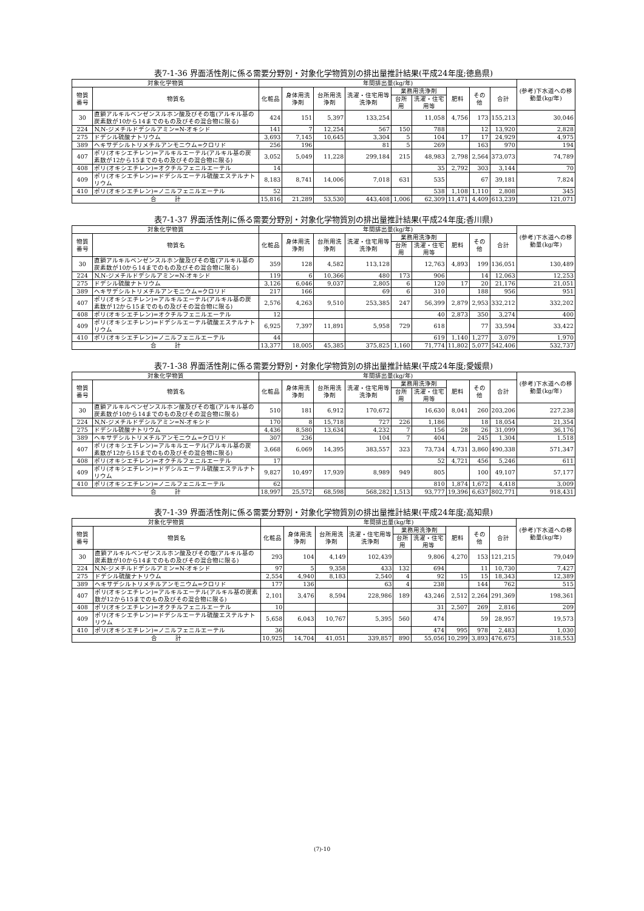表7-1-36 界面活性剤に係る需要分野別・対象化学物質別の排出量推計結果(平成24年度;徳島県)
| 対象化学物質 | | 年間排出量(kg/年) | | | | | | | | | (参考)下水道への移動量(kg/年) |
| --- | --- | --- | --- | --- | --- | --- | --- | --- | --- | --- | --- |
| 物質番号 | 物質名 | 化粧品 | 身体用洗浄剤 | 台所用洗浄剤 | 洗濯・住宅用等洗浄剤 | 業務用洗浄剤 | | 肥料 | その他 | 合計 | |
| | | | | | | 台所用 | 洗濯・住宅用等 | | | | |
| 30 | 直鎖アルキルベンゼンスルホン酸及びその塩(アルキル基の炭素数が10から14までのもの及びその混合物に限る) | 424 | 151 | 5,397 | 133,254 | | 11,058 | 4,756 | 173 | 155,213 | 30,046 |
| 224 | N,N-ジメチルドデシルアミン=N-オキシド | 141 | 7 | 12,254 | 567 | 150 | 788 | | 12 | 13,920 | 2,828 |
| 275 | ドデシル硫酸ナトリウム | 3,693 | 7,145 | 10,645 | 3,304 | 5 | 104 | 17 | 17 | 24,929 | 4,975 |
| 389 | ヘキサデシルトリメチルアンモニウム=クロリド | 256 | 196 | | 81 | 5 | 269 | | 163 | 970 | 194 |
| 407 | ポリ(オキシエチレン)=アルキルエーテル(アルキル基の炭素数が12から15までのもの及びその混合物に限る) | 3,052 | 5,049 | 11,228 | 299,184 | 215 | 48,983 | 2,798 | 2,564 | 373,073 | 74,789 |
| 408 | ポリ(オキシエチレン)=オクチルフェニルエーテル | 14 | | | | | 35 | 2,792 | 303 | 3,144 | 70 |
| 409 | ポリ(オキシエチレン)=ドデシルエーテル硫酸エステルナトリウム | 8,183 | 8,741 | 14,006 | 7,018 | 631 | 535 | | 67 | 39,181 | 7,824 |
| 410 | ポリ(オキシエチレン)=ノニルフェニルエーテル | 52 | | | | | 538 | 1,108 | 1,110 | 2,808 | 345 |
| 合 計 | | 15,816 | 21,289 | 53,530 | 443,408 | 1,006 | 62,309 | 11,471 | 4,409 | 613,239 | 121,071 |
表7-1-37 界面活性剤に係る需要分野別・対象化学物質別の排出量推計結果(平成24年度;香川県)
| 対象化学物質 | | 年間排出量(kg/年) | | | | | | | | | (参考)下水道への移動量(kg/年) |
| --- | --- | --- | --- | --- | --- | --- | --- | --- | --- | --- | --- |
| 物質番号 | 物質名 | 化粧品 | 身体用洗浄剤 | 台所用洗浄剤 | 洗濯・住宅用等洗浄剤 | 業務用洗浄剤 | | 肥料 | その他 | 合計 | |
| | | | | | | 台所用 | 洗濯・住宅用等 | | | | |
| 30 | 直鎖アルキルベンゼンスルホン酸及びその塩(アルキル基の炭素数が10から14までのもの及びその混合物に限る) | 359 | 128 | 4,582 | 113,128 | | 12,763 | 4,893 | 199 | 136,051 | 130,489 |
| 224 | N,N-ジメチルドデシルアミン=N-オキシド | 119 | 6 | 10,366 | 480 | 173 | 906 | | 14 | 12,063 | 12,253 |
| 275 | ドデシル硫酸ナトリウム | 3,126 | 6,046 | 9,037 | 2,805 | 6 | 120 | 17 | 20 | 21,176 | 21,051 |
| 389 | ヘキサデシルトリメチルアンモニウム=クロリド | 217 | 166 | | 69 | 6 | 310 | | 188 | 956 | 951 |
| 407 | ポリ(オキシエチレン)=アルキルエーテル(アルキル基の炭素数が12から15までのもの及びその混合物に限る) | 2,576 | 4,263 | 9,510 | 253,385 | 247 | 56,399 | 2,879 | 2,953 | 332,212 | 332,202 |
| 408 | ポリ(オキシエチレン)=オクチルフェニルエーテル | 12 | | | | | 40 | 2,873 | 350 | 3,274 | 400 |
| 409 | ポリ(オキシエチレン)=ドデシルエーテル硫酸エステルナトリウム | 6,925 | 7,397 | 11,891 | 5,958 | 729 | 618 | | 77 | 33,594 | 33,422 |
| 410 | ポリ(オキシエチレン)=ノニルフェニルエーテル | 44 | | | | | 619 | 1,140 | 1,277 | 3,079 | 1,970 |
| 合 計 | | 13,377 | 18,005 | 45,385 | 375,825 | 1,160 | 71,774 | 11,802 | 5,077 | 542,406 | 532,737 |
表7-1-38 界面活性剤に係る需要分野別・対象化学物質別の排出量推計結果(平成24年度;愛媛県)
| 対象化学物質 | | 年間排出量(kg/年) | | | | | | | | | (参考)下水道への移動量(kg/年) |
| --- | --- | --- | --- | --- | --- | --- | --- | --- | --- | --- | --- |
| 物質番号 | 物質名 | 化粧品 | 身体用洗浄剤 | 台所用洗浄剤 | 洗濯・住宅用等洗浄剤 | 業務用洗浄剤 | | 肥料 | その他 | 合計 | |
| | | | | | | 台所用 | 洗濯・住宅用等 | | | | |
| 30 | 直鎖アルキルベンゼンスルホン酸及びその塩(アルキル基の炭素数が10から14までのもの及びその混合物に限る) | 510 | 181 | 6,912 | 170,672 | | 16,630 | 8,041 | 260 | 203,206 | 227,238 |
| 224 | N,N-ジメチルドデシルアミン=N-オキシド | 170 | 8 | 15,718 | 727 | 226 | 1,186 | | 18 | 18,054 | 21,354 |
| 275 | ドデシル硫酸ナトリウム | 4,436 | 8,580 | 13,634 | 4,232 | 7 | 156 | 28 | 26 | 31,099 | 36,176 |
| 389 | ヘキサデシルトリメチルアンモニウム=クロリド | 307 | 236 | | 104 | 7 | 404 | | 245 | 1,304 | 1,518 |
| 407 | ポリ(オキシエチレン)=アルキルエーテル(アルキル基の炭素数が12から15までのもの及びその混合物に限る) | 3,668 | 6,069 | 14,395 | 383,557 | 323 | 73,734 | 4,731 | 3,860 | 490,338 | 571,347 |
| 408 | ポリ(オキシエチレン)=オクチルフェニルエーテル | 17 | | | | | 52 | 4,721 | 456 | 5,246 | 611 |
| 409 | ポリ(オキシエチレン)=ドデシルエーテル硫酸エステルナトリウム | 9,827 | 10,497 | 17,939 | 8,989 | 949 | 805 | | 100 | 49,107 | 57,177 |
| 410 | ポリ(オキシエチレン)=ノニルフェニルエーテル | 62 | | | | | 810 | 1,874 | 1,672 | 4,418 | 3,009 |
| 合 計 | | 18,997 | 25,572 | 68,598 | 568,282 | 1,513 | 93,777 | 19,396 | 6,637 | 802,771 | 918,431 |
表7-1-39 界面活性剤に係る需要分野別・対象化学物質別の排出量推計結果(平成24年度;高知県)
| 対象化学物質 | | 年間排出量(kg/年) | | | | | | | | | (参考)下水道への移動量(kg/年) |
| --- | --- | --- | --- | --- | --- | --- | --- | --- | --- | --- | --- |
| 物質番号 | 物質名 | 化粧品 | 身体用洗浄剤 | 台所用洗浄剤 | 洗濯・住宅用等洗浄剤 | 業務用洗浄剤 | | 肥料 | その他 | 合計 | |
| | | | | | | 台所用 | 洗濯・住宅用等 | | | | |
| 30 | 直鎖アルキルベンゼンスルホン酸及びその塩(アルキル基の炭素数が10から14までのもの及びその混合物に限る) | 293 | 104 | 4,149 | 102,439 | | 9,806 | 4,270 | 153 | 121,215 | 79,049 |
| 224 | N,N-ジメチルドデシルアミン=N-オキシド | 97 | 5 | 9,358 | 433 | 132 | 694 | | 11 | 10,730 | 7,427 |
| 275 | ドデシル硫酸ナトリウム | 2,554 | 4,940 | 8,183 | 2,540 | 4 | 92 | 15 | 15 | 18,343 | 12,389 |
| 389 | ヘキサデシルトリメチルアンモニウム=クロリド | 177 | 136 | | 63 | 4 | 238 | | 144 | 762 | 515 |
| 407 | ポリ(オキシエチレン)=アルキルエーテル(アルキル基の炭素数が12から15までのもの及びその混合物に限る) | 2,101 | 3,476 | 8,594 | 228,986 | 189 | 43,246 | 2,512 | 2,264 | 291,369 | 198,361 |
| 408 | ポリ(オキシエチレン)=オクチルフェニルエーテル | 10 | | | | | 31 | 2,507 | 269 | 2,816 | 209 |
| 409 | ポリ(オキシエチレン)=ドデシルエーテル硫酸エステルナトリウム | 5,658 | 6,043 | 10,767 | 5,395 | 560 | 474 | | 59 | 28,957 | 19,573 |
| 410 | ポリ(オキシエチレン)=ノニルフェニルエーテル | 36 | | | | | 474 | 995 | 978 | 2,483 | 1,030 |
| 合 計 | | 10,925 | 14,704 | 41,051 | 339,857 | 890 | 55,056 | 10,299 | 3,893 | 476,675 | 318,553 |
(7)-10